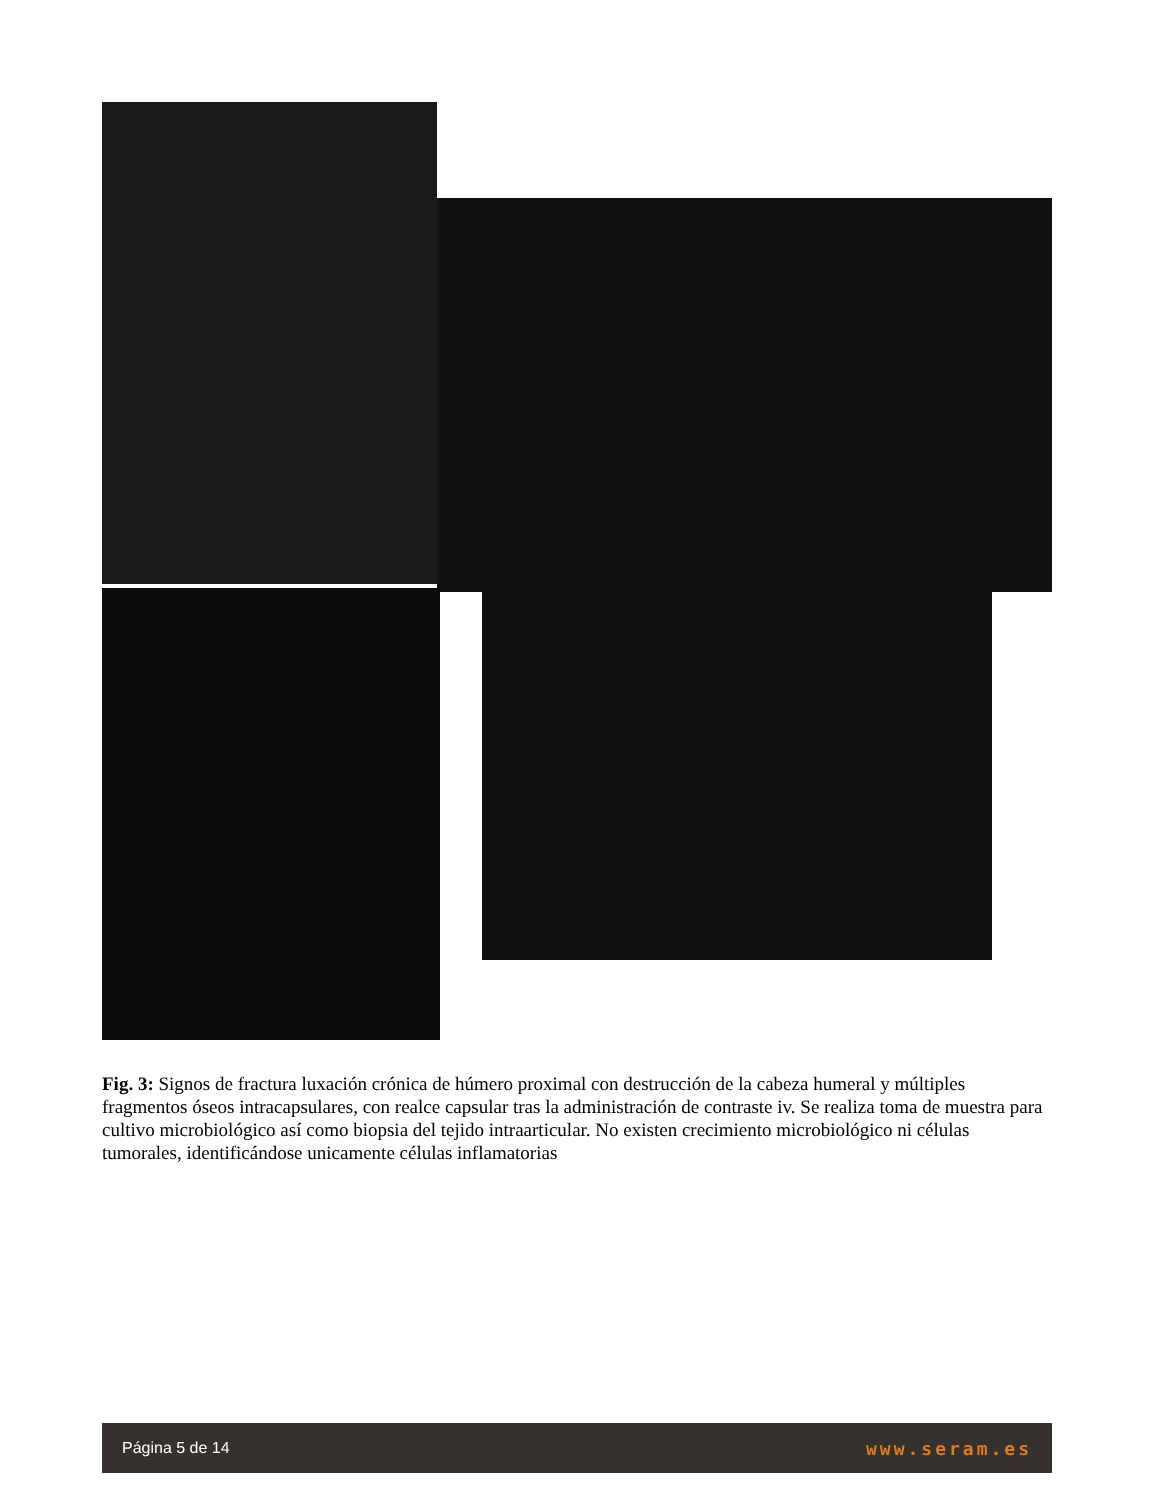Fig. 3: Signos de fractura luxación crónica de húmero proximal con destrucción de la cabeza humeral y múltiples fragmentos óseos intracapsulares, con realce capsular tras la administración de contraste iv. Se realiza toma de muestra para cultivo microbiológico así como biopsia del tejido intraarticular. No existen crecimiento microbiológico ni células tumorales, identificándose unicamente células inflamatorias
Página 5 de 14 www.seram.es